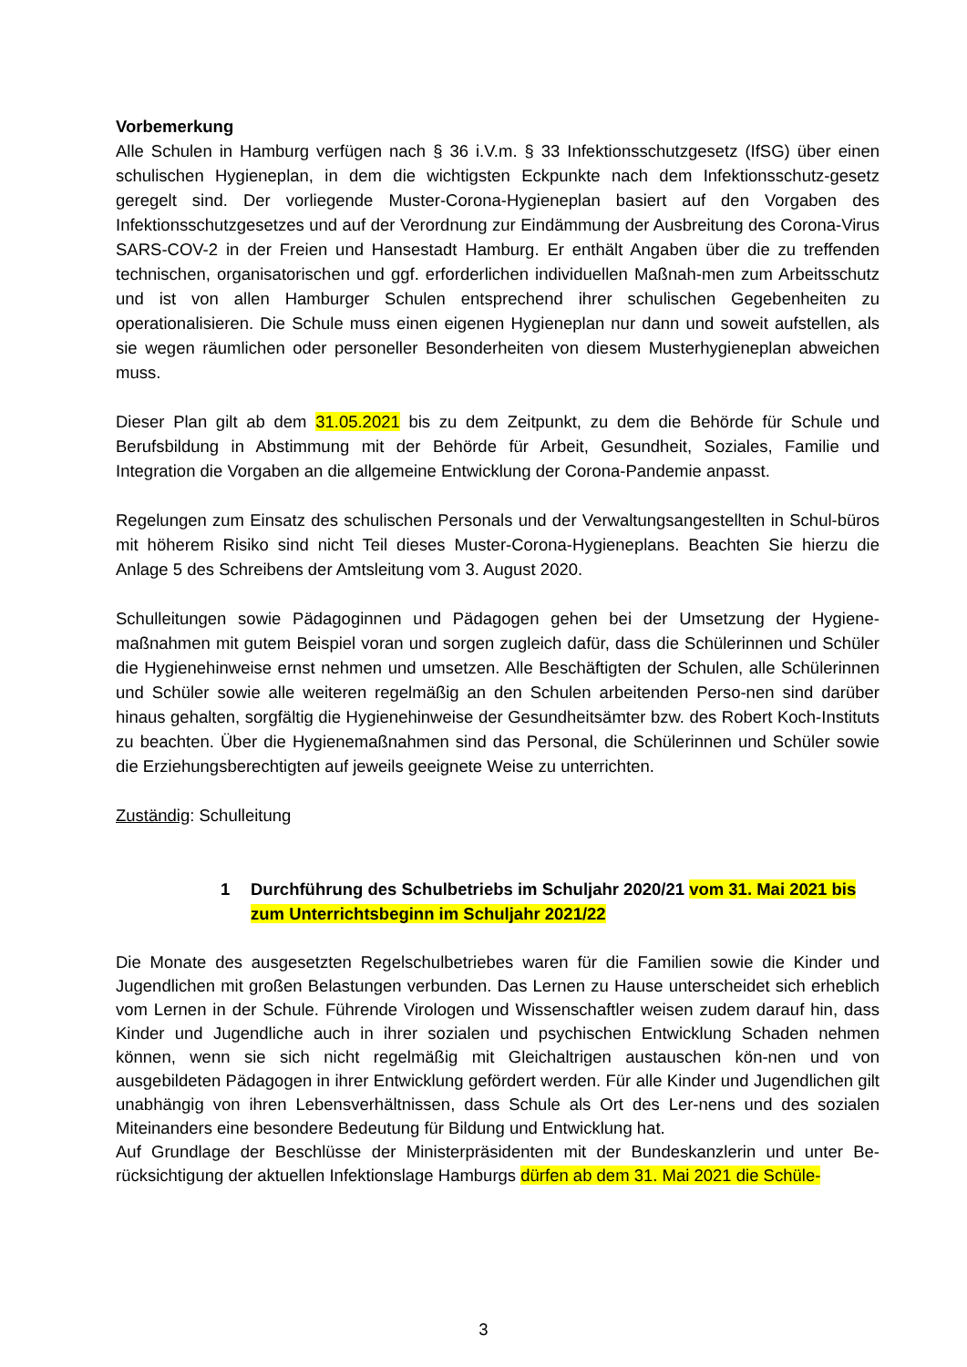Vorbemerkung
Alle Schulen in Hamburg verfügen nach § 36 i.V.m. § 33 Infektionsschutzgesetz (IfSG) über einen schulischen Hygieneplan, in dem die wichtigsten Eckpunkte nach dem Infektionsschutz-gesetz geregelt sind. Der vorliegende Muster-Corona-Hygieneplan basiert auf den Vorgaben des Infektionsschutzgesetzes und auf der Verordnung zur Eindämmung der Ausbreitung des Corona-Virus SARS-COV-2 in der Freien und Hansestadt Hamburg. Er enthält Angaben über die zu treffenden technischen, organisatorischen und ggf. erforderlichen individuellen Maßnah-men zum Arbeitsschutz und ist von allen Hamburger Schulen entsprechend ihrer schulischen Gegebenheiten zu operationalisieren. Die Schule muss einen eigenen Hygieneplan nur dann und soweit aufstellen, als sie wegen räumlichen oder personeller Besonderheiten von diesem Musterhygieneplan abweichen muss.
Dieser Plan gilt ab dem 31.05.2021 bis zu dem Zeitpunkt, zu dem die Behörde für Schule und Berufsbildung in Abstimmung mit der Behörde für Arbeit, Gesundheit, Soziales, Familie und Integration die Vorgaben an die allgemeine Entwicklung der Corona-Pandemie anpasst.
Regelungen zum Einsatz des schulischen Personals und der Verwaltungsangestellten in Schul-büros mit höherem Risiko sind nicht Teil dieses Muster-Corona-Hygieneplans. Beachten Sie hierzu die Anlage 5 des Schreibens der Amtsleitung vom 3. August 2020.
Schulleitungen sowie Pädagoginnen und Pädagogen gehen bei der Umsetzung der Hygiene-maßnahmen mit gutem Beispiel voran und sorgen zugleich dafür, dass die Schülerinnen und Schüler die Hygienehinweise ernst nehmen und umsetzen. Alle Beschäftigten der Schulen, alle Schülerinnen und Schüler sowie alle weiteren regelmäßig an den Schulen arbeitenden Perso-nen sind darüber hinaus gehalten, sorgfältig die Hygienehinweise der Gesundheitsämter bzw. des Robert Koch-Instituts zu beachten. Über die Hygienemaßnahmen sind das Personal, die Schülerinnen und Schüler sowie die Erziehungsberechtigten auf jeweils geeignete Weise zu unterrichten.
Zuständig: Schulleitung
1 Durchführung des Schulbetriebs im Schuljahr 2020/21 vom 31. Mai 2021 bis zum Unterrichtsbeginn im Schuljahr 2021/22
Die Monate des ausgesetzten Regelschulbetriebes waren für die Familien sowie die Kinder und Jugendlichen mit großen Belastungen verbunden. Das Lernen zu Hause unterscheidet sich erheblich vom Lernen in der Schule. Führende Virologen und Wissenschaftler weisen zudem darauf hin, dass Kinder und Jugendliche auch in ihrer sozialen und psychischen Entwicklung Schaden nehmen können, wenn sie sich nicht regelmäßig mit Gleichaltrigen austauschen kön-nen und von ausgebildeten Pädagogen in ihrer Entwicklung gefördert werden. Für alle Kinder und Jugendlichen gilt unabhängig von ihren Lebensverhältnissen, dass Schule als Ort des Ler-nens und des sozialen Miteinanders eine besondere Bedeutung für Bildung und Entwicklung hat.
Auf Grundlage der Beschlüsse der Ministerpräsidenten mit der Bundeskanzlerin und unter Be-rücksichtigung der aktuellen Infektionslage Hamburgs dürfen ab dem 31. Mai 2021 die Schüle-
3